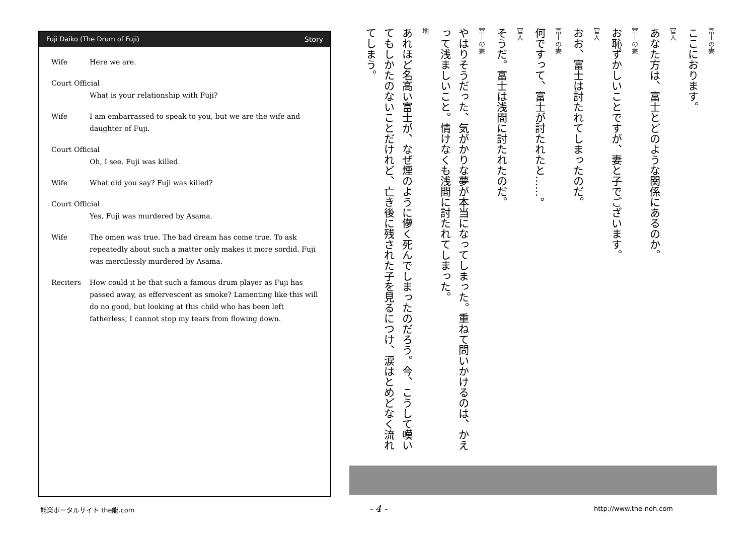Fuji Daiko (The Drum of Fuji) Story
Wife Here we are.
Court Official
What is your relationship with Fuji?
Wife I am embarrassed to speak to you, but we are the wife and daughter of Fuji.
Court Official
Oh, I see. Fuji was killed.
Wife What did you say? Fuji was killed?
Court Official
Yes, Fuji was murdered by Asama.
Wife The omen was true. The bad dream has come true. To ask repeatedly about such a matter only makes it more sordid. Fuji was mercilessly murdered by Asama.
Reciters How could it be that such a famous drum player as Fuji has passed away, as effervescent as smoke? Lamenting like this will do no good, but looking at this child who has been left fatherless, I cannot stop my tears from flowing down.
富士の妻
ここにおります。
官人
あなた方は、富士とどのような関係にあるのか。
富士の妻
お恥ずかしいことですが、妻と子でございます。
官人
おお、富士は討たれてしまったのだ。
富士の妻
何ですって、富士が討たれたと……。
官人
そうだ。富士は浅間に討たれたのだ。
富士の妻
やはりそうだった、気がかりな夢が本当になってしまった。重ねて問いかけるのは、かえって浅ましいこと。情けなくも浅間に討たれてしまった。
地
あれほど名高い富士が、なぜ煙のように儚く死んでしまったのだろう。今、こうして嘆いてもしかたのないことだけれど、亡き後に残された子を見るにつけ、涙はとめどなく流れてしまう。
能楽ポータルサイト the能.com - 4 - http://www.the-noh.com